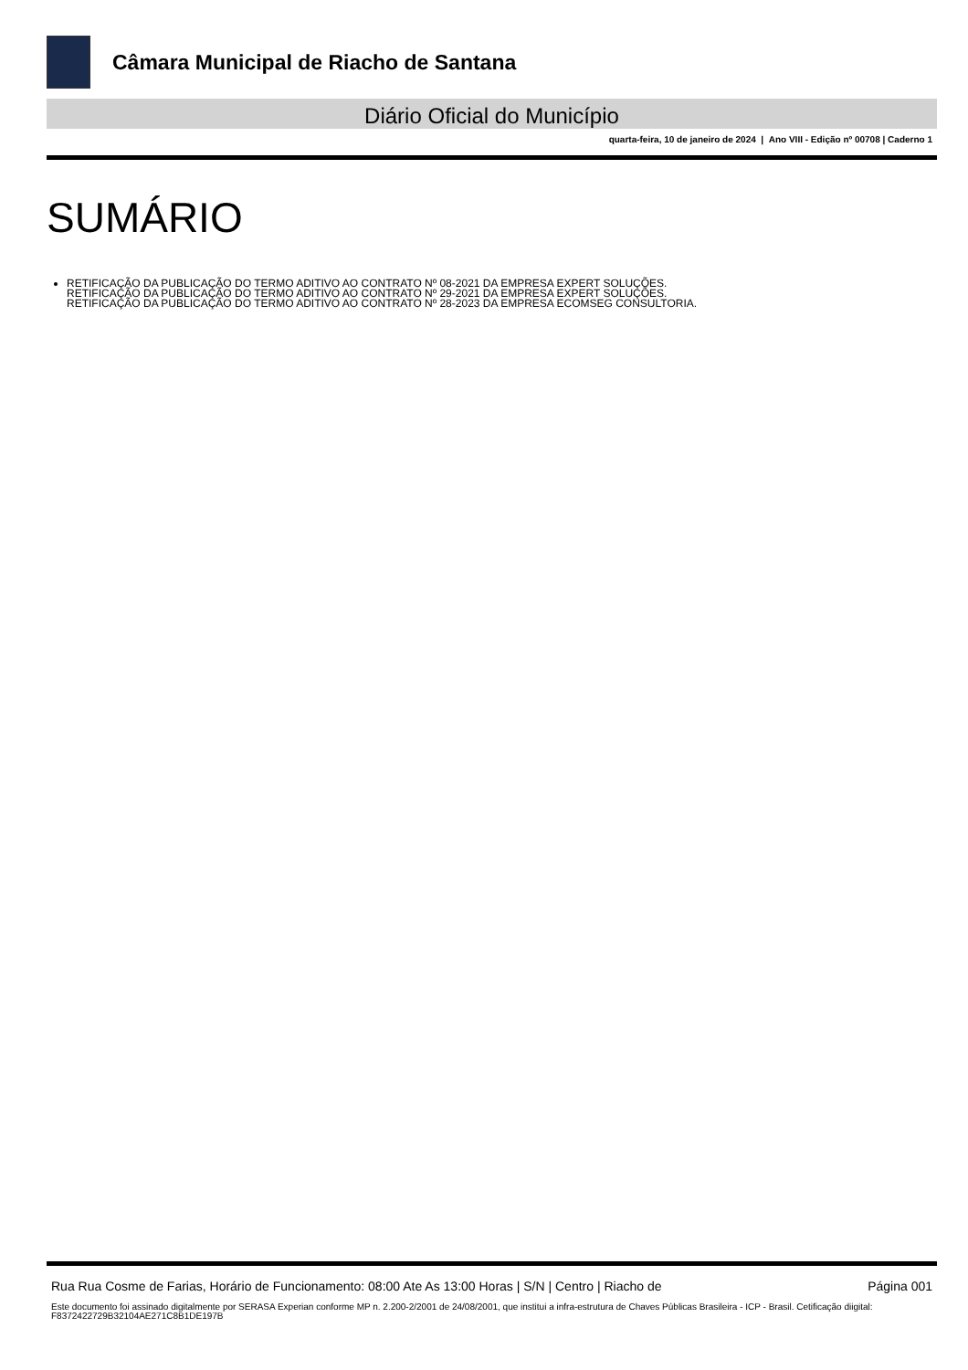Câmara Municipal de Riacho de Santana
Diário Oficial do Município
quarta-feira, 10 de janeiro de 2024 | Ano VIII - Edição nº 00708 | Caderno 1
SUMÁRIO
RETIFICAÇÃO DA PUBLICAÇÃO DO TERMO ADITIVO AO CONTRATO Nº 08-2021 DA EMPRESA EXPERT SOLUÇÕES.
RETIFICAÇÃO DA PUBLICAÇÃO DO TERMO ADITIVO AO CONTRATO Nº 29-2021 DA EMPRESA EXPERT SOLUÇÕES.
RETIFICAÇÃO DA PUBLICAÇÃO DO TERMO ADITIVO AO CONTRATO Nº 28-2023 DA EMPRESA ECOMSEG CONSULTORIA.
Rua Rua Cosme de Farias, Horário de Funcionamento: 08:00 Ate As 13:00 Horas | S/N | Centro | Riacho de Página 001
Este documento foi assinado digitalmente por SERASA Experian conforme MP n. 2.200-2/2001 de 24/08/2001, que institui a infra-estrutura de Chaves Públicas Brasileira - ICP - Brasil. Cetificação diigital: F8372422729B32104AE271C8B1DE197B